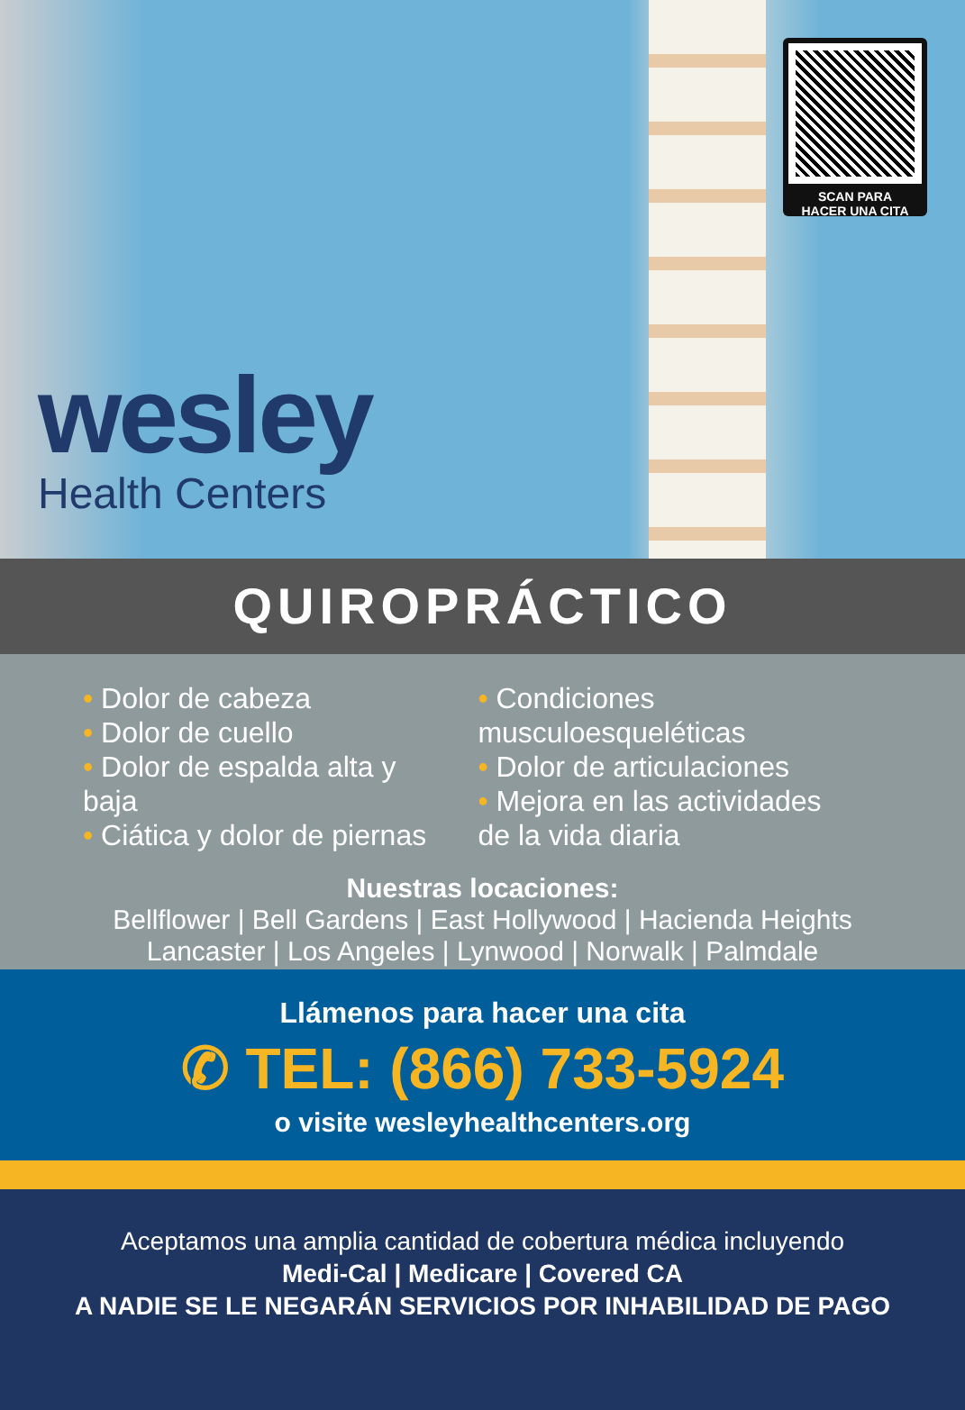SCAN PARA
HACER UNA CITA
wesley
Health Centers
QUIROPRÁCTICO
• Dolor de cabeza
• Dolor de cuello
• Dolor de espalda alta y baja
• Ciática y dolor de piernas
• Condiciones musculoesqueléticas
• Dolor de articulaciones
• Mejora en las actividades
de la vida diaria
Nuestras locaciones:
Bellflower | Bell Gardens | East Hollywood | Hacienda Heights
Lancaster | Los Angeles | Lynwood | Norwalk | Palmdale
Llámenos para hacer una cita
✆ TEL: (866) 733-5924
o visite wesleyhealthcenters.org
Aceptamos una amplia cantidad de cobertura médica incluyendo
Medi-Cal | Medicare | Covered CA
A NADIE SE LE NEGARÁN SERVICIOS POR INHABILIDAD DE PAGO